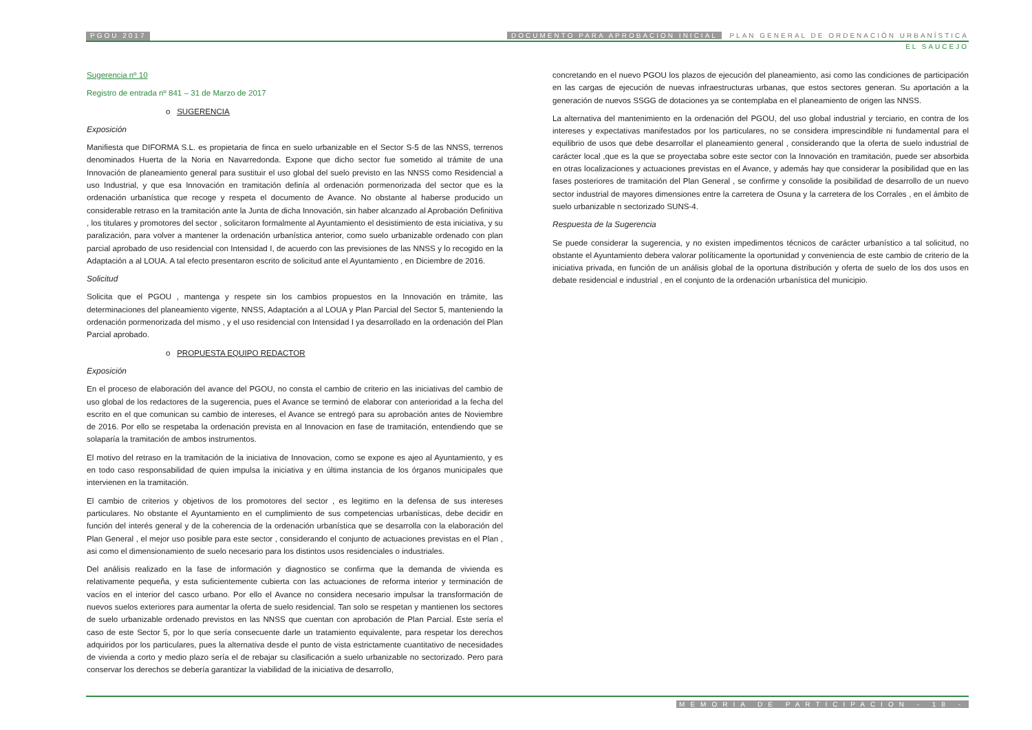PGOU 2017 DOCUMENTO PARA APROBACION INICIAL PLAN GENERAL DE ORDENACIÓN URBANÍSTICA
EL SAUCEJO
Sugerencia nº 10
Registro de entrada nº 841 – 31 de Marzo de 2017
o SUGERENCIA
Exposición
Manifiesta que DIFORMA S.L. es propietaria de finca en suelo urbanizable en el Sector S-5 de las NNSS, terrenos denominados Huerta de la Noria en Navarredonda. Expone que dicho sector fue sometido al trámite de una Innovación de planeamiento general para sustituir el uso global del suelo previsto en las NNSS como Residencial a uso Industrial, y que esa Innovación en tramitación definía al ordenación pormenorizada del sector que es la ordenación urbanística que recoge y respeta el documento de Avance. No obstante al haberse producido un considerable retraso en la tramitación ante la Junta de dicha Innovación, sin haber alcanzado al Aprobación Definitiva , los titulares y promotores del sector , solicitaron formalmente al Ayuntamiento el desistimiento de esta iniciativa, y su paralización, para volver a mantener la ordenación urbanística anterior, como suelo urbanizable ordenado con plan parcial aprobado de uso residencial con Intensidad I, de acuerdo con las previsiones de las NNSS y lo recogido en la Adaptación a al LOUA. A tal efecto presentaron escrito de solicitud ante el Ayuntamiento , en Diciembre de 2016.
Solicitud
Solicita que el PGOU , mantenga y respete sin los cambios propuestos en la Innovación en trámite, las determinaciones del planeamiento vigente, NNSS, Adaptación a al LOUA y Plan Parcial del Sector 5, manteniendo la ordenación pormenorizada del mismo , y el uso residencial con Intensidad I ya desarrollado en la ordenación del Plan Parcial aprobado.
o PROPUESTA EQUIPO REDACTOR
Exposición
En el proceso de elaboración del avance del PGOU, no consta el cambio de criterio en las iniciativas del cambio de uso global de los redactores de la sugerencia, pues el Avance se terminó de elaborar con anterioridad a la fecha del escrito en el que comunican su cambio de intereses, el Avance se entregó para su aprobación antes de Noviembre de 2016. Por ello se respetaba la ordenación prevista en al Innovacion en fase de tramitación, entendiendo que se solaparía la tramitación de ambos instrumentos.
El motivo del retraso en la tramitación de la iniciativa de Innovacion, como se expone es ajeo al Ayuntamiento, y es en todo caso responsabilidad de quien impulsa la iniciativa y en última instancia de los órganos municipales que intervienen en la tramitación.
El cambio de criterios y objetivos de los promotores del sector , es legitimo en la defensa de sus intereses particulares. No obstante el Ayuntamiento en el cumplimiento de sus competencias urbanísticas, debe decidir en función del interés general y de la coherencia de la ordenación urbanística que se desarrolla con la elaboración del Plan General , el mejor uso posible para este sector , considerando el conjunto de actuaciones previstas en el Plan , asi como el dimensionamiento de suelo necesario para los distintos usos residenciales o industriales.
Del análisis realizado en la fase de información y diagnostico se confirma que la demanda de vivienda es relativamente pequeña, y esta suficientemente cubierta con las actuaciones de reforma interior y terminación de vacíos en el interior del casco urbano. Por ello el Avance no considera necesario impulsar la transformación de nuevos suelos exteriores para aumentar la oferta de suelo residencial. Tan solo se respetan y mantienen los sectores de suelo urbanizable ordenado previstos en las NNSS que cuentan con aprobación de Plan Parcial. Este sería el caso de este Sector 5, por lo que sería consecuente darle un tratamiento equivalente, para respetar los derechos adquiridos por los particulares, pues la alternativa desde el punto de vista estrictamente cuantitativo de necesidades de vivienda a corto y medio plazo sería el de rebajar su clasificación a suelo urbanizable no sectorizado. Pero para conservar los derechos se debería garantizar la viabilidad de la iniciativa de desarrollo,
concretando en el nuevo PGOU los plazos de ejecución del planeamiento, asi como las condiciones de participación en las cargas de ejecución de nuevas infraestructuras urbanas, que estos sectores generan. Su aportación a la generación de nuevos SSGG de dotaciones ya se contemplaba en el planeamiento de origen las NNSS.
La alternativa del mantenimiento en la ordenación del PGOU, del uso global industrial y terciario, en contra de los intereses y expectativas manifestados por los particulares, no se considera imprescindible ni fundamental para el equilibrio de usos que debe desarrollar el planeamiento general , considerando que la oferta de suelo industrial de carácter local ,que es la que se proyectaba sobre este sector con la Innovación en tramitación, puede ser absorbida en otras localizaciones y actuaciones previstas en el Avance, y además hay que considerar la posibilidad que en las fases posteriores de tramitación del Plan General , se confirme y consolide la posibilidad de desarrollo de un nuevo sector industrial de mayores dimensiones entre la carretera de Osuna y la carretera de los Corrales , en el ámbito de suelo urbanizable n sectorizado SUNS-4.
Respuesta de la Sugerencia
Se puede considerar la sugerencia, y no existen impedimentos técnicos de carácter urbanístico a tal solicitud, no obstante el Ayuntamiento debera valorar políticamente la oportunidad y conveniencia de este cambio de criterio de la iniciativa privada, en función de un análisis global de la oportuna distribución y oferta de suelo de los dos usos en debate residencial e industrial , en el conjunto de la ordenación urbanística del municipio.
MEMORIA DE PARTICIPACION - 18 -